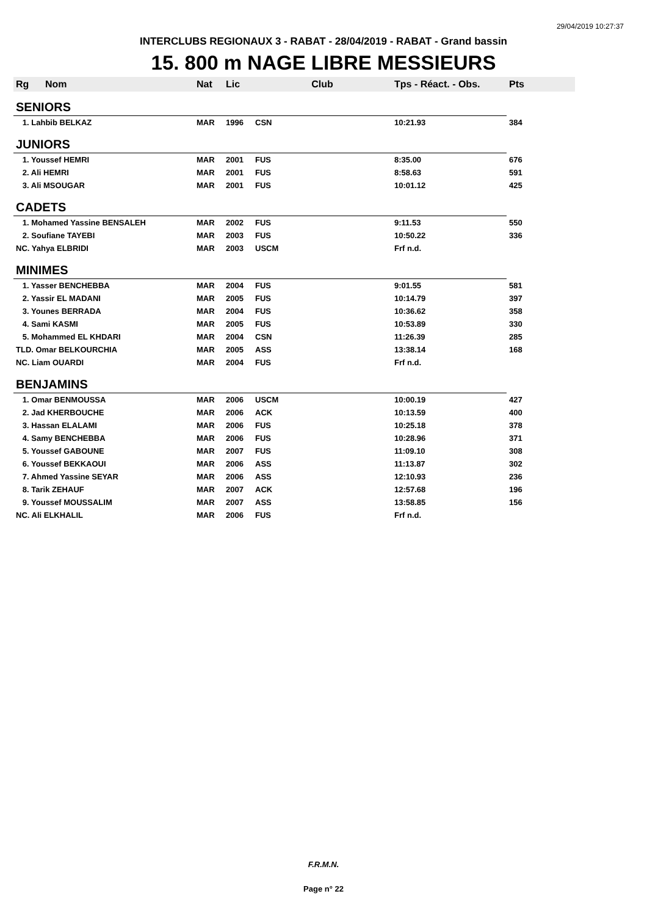29/04/2019 10:27:37
INTERCLUBS REGIONAUX 3 - RABAT - 28/04/2019 - RABAT - Grand bassin
15. 800 m NAGE LIBRE MESSIEURS
| Rg | Nom | Nat | Lic | Club | Tps - Réact. - Obs. | Pts |
| --- | --- | --- | --- | --- | --- | --- |
| SENIORS | | | | | | |
| 1. Lahbib BELKAZ | | MAR | 1996 | CSN | 10:21.93 | 384 |
| JUNIORS | | | | | | |
| 1. Youssef HEMRI | | MAR | 2001 | FUS | 8:35.00 | 676 |
| 2. Ali HEMRI | | MAR | 2001 | FUS | 8:58.63 | 591 |
| 3. Ali MSOUGAR | | MAR | 2001 | FUS | 10:01.12 | 425 |
| CADETS | | | | | | |
| 1. Mohamed Yassine BENSALEH | | MAR | 2002 | FUS | 9:11.53 | 550 |
| 2. Soufiane TAYEBI | | MAR | 2003 | FUS | 10:50.22 | 336 |
| NC. Yahya ELBRIDI | | MAR | 2003 | USCM | Frf n.d. | |
| MINIMES | | | | | | |
| 1. Yasser BENCHEBBA | | MAR | 2004 | FUS | 9:01.55 | 581 |
| 2. Yassir EL MADANI | | MAR | 2005 | FUS | 10:14.79 | 397 |
| 3. Younes BERRADA | | MAR | 2004 | FUS | 10:36.62 | 358 |
| 4. Sami KASMI | | MAR | 2005 | FUS | 10:53.89 | 330 |
| 5. Mohammed EL KHDARI | | MAR | 2004 | CSN | 11:26.39 | 285 |
| TLD. Omar BELKOURCHIA | | MAR | 2005 | ASS | 13:38.14 | 168 |
| NC. Liam OUARDI | | MAR | 2004 | FUS | Frf n.d. | |
| BENJAMINS | | | | | | |
| 1. Omar BENMOUSSA | | MAR | 2006 | USCM | 10:00.19 | 427 |
| 2. Jad KHERBOUCHE | | MAR | 2006 | ACK | 10:13.59 | 400 |
| 3. Hassan ELALAMI | | MAR | 2006 | FUS | 10:25.18 | 378 |
| 4. Samy BENCHEBBA | | MAR | 2006 | FUS | 10:28.96 | 371 |
| 5. Youssef GABOUNE | | MAR | 2007 | FUS | 11:09.10 | 308 |
| 6. Youssef BEKKAOUI | | MAR | 2006 | ASS | 11:13.87 | 302 |
| 7. Ahmed Yassine SEYAR | | MAR | 2006 | ASS | 12:10.93 | 236 |
| 8. Tarik ZEHAUF | | MAR | 2007 | ACK | 12:57.68 | 196 |
| 9. Youssef MOUSSALIM | | MAR | 2007 | ASS | 13:58.85 | 156 |
| NC. Ali ELKHALIL | | MAR | 2006 | FUS | Frf n.d. | |
F.R.M.N.
Page n° 22